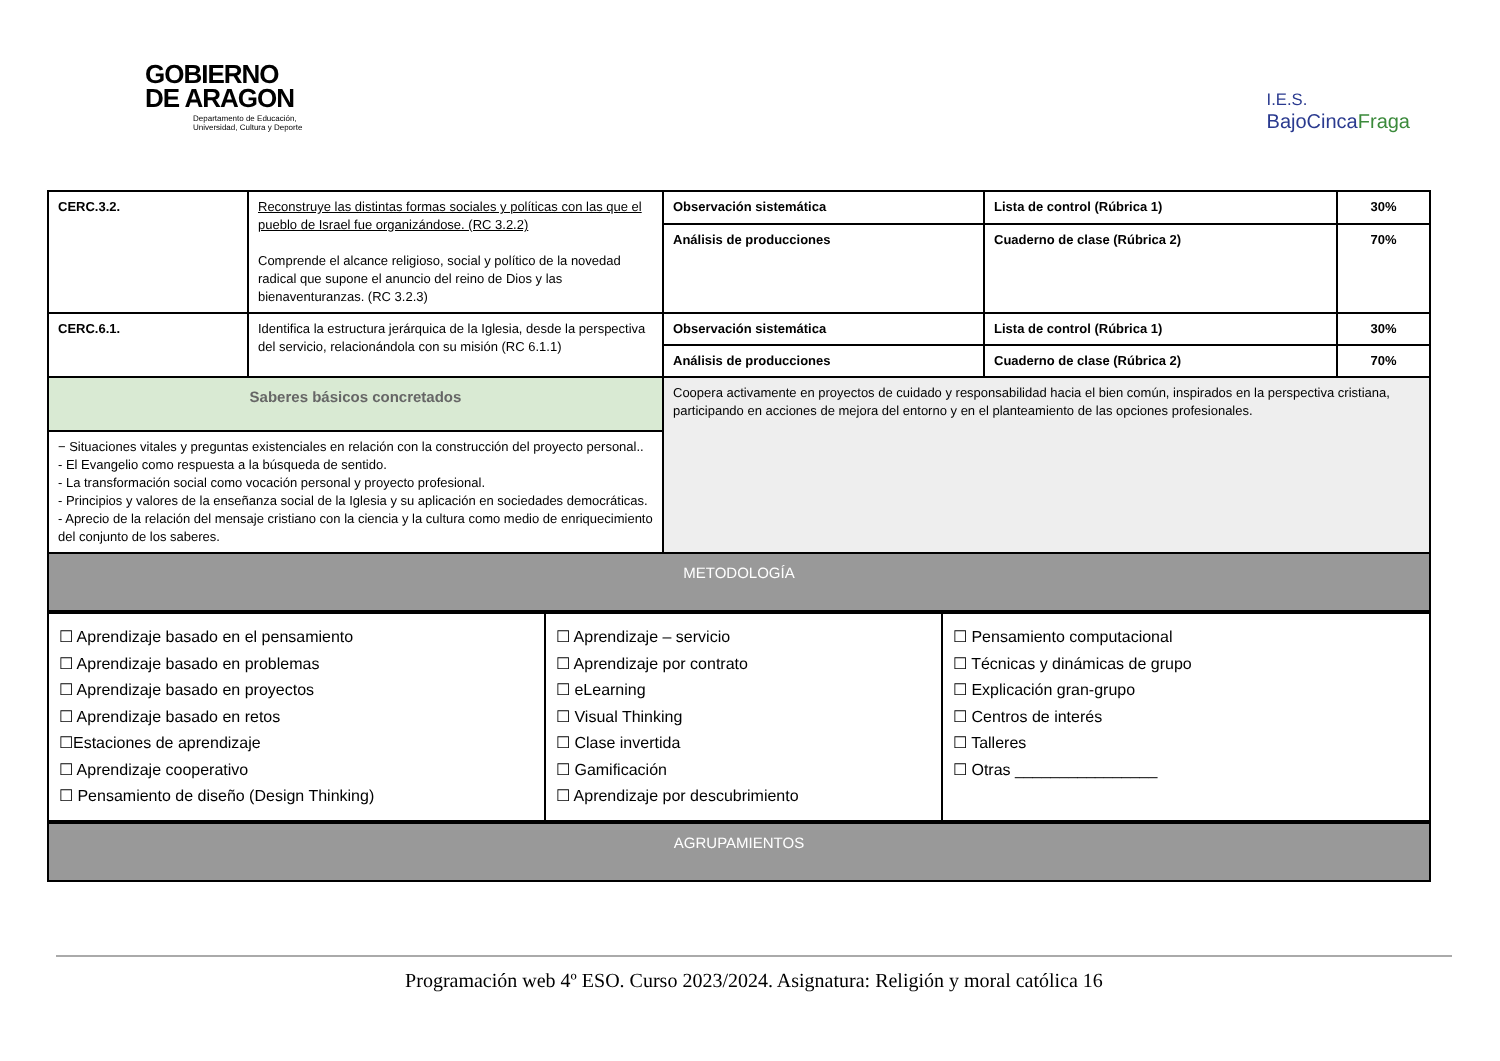GOBIERNO
DE ARAGON
Departamento de Educación,
Universidad, Cultura y Deporte
I.E.S.
BajoCincaFraga
| CERC.3.2. | Reconstruye las distintas formas sociales y políticas con las que el pueblo de Israel fue organizándose. (RC 3.2.2) Comprende el alcance religioso, social y político de la novedad radical que supone el anuncio del reino de Dios y las bienaventuranzas. (RC 3.2.3) | Observación sistemática | Lista de control (Rúbrica 1) | 30% |
| | | Análisis de producciones | Cuaderno de clase (Rúbrica 2) | 70% |
| CERC.6.1. | Identifica la estructura jerárquica de la Iglesia, desde la perspectiva del servicio, relacionándola con su misión (RC 6.1.1) | Observación sistemática | Lista de control (Rúbrica 1) | 30% |
| | | Análisis de producciones | Cuaderno de clase (Rúbrica 2) | 70% |
| Saberes básicos concretados | | Coopera activamente en proyectos de cuidado y responsabilidad hacia el bien común, inspirados en la perspectiva cristiana, participando en acciones de mejora del entorno y en el planteamiento de las opciones profesionales. | | |
| − Situaciones vitales y preguntas existenciales en relación con la construcción del proyecto personal.. - El Evangelio como respuesta a la búsqueda de sentido. - La transformación social como vocación personal y proyecto profesional. - Principios y valores de la enseñanza social de la Iglesia y su aplicación en sociedades democráticas. - Aprecio de la relación del mensaje cristiano con la ciencia y la cultura como medio de enriquecimiento del conjunto de los saberes. | | | | |
| METODOLOGÍA | | | | |
| ☐ Aprendizaje basado en el pensamiento ☐ Aprendizaje basado en problemas ☐ Aprendizaje basado en proyectos ☐ Aprendizaje basado en retos ☐Estaciones de aprendizaje ☐ Aprendizaje cooperativo ☐ Pensamiento de diseño (Design Thinking) | ☐ Aprendizaje – servicio ☐ Aprendizaje por contrato ☐ eLearning ☐ Visual Thinking ☐ Clase invertida ☐ Gamificación ☐ Aprendizaje por descubrimiento | ☐ Pensamiento computacional ☐ Técnicas y dinámicas de grupo ☐ Explicación gran-grupo ☐ Centros de interés ☐ Talleres ☐ Otras ________________ |
| AGRUPAMIENTOS |
Programación web 4º ESO. Curso 2023/2024. Asignatura: Religión y moral católica 16